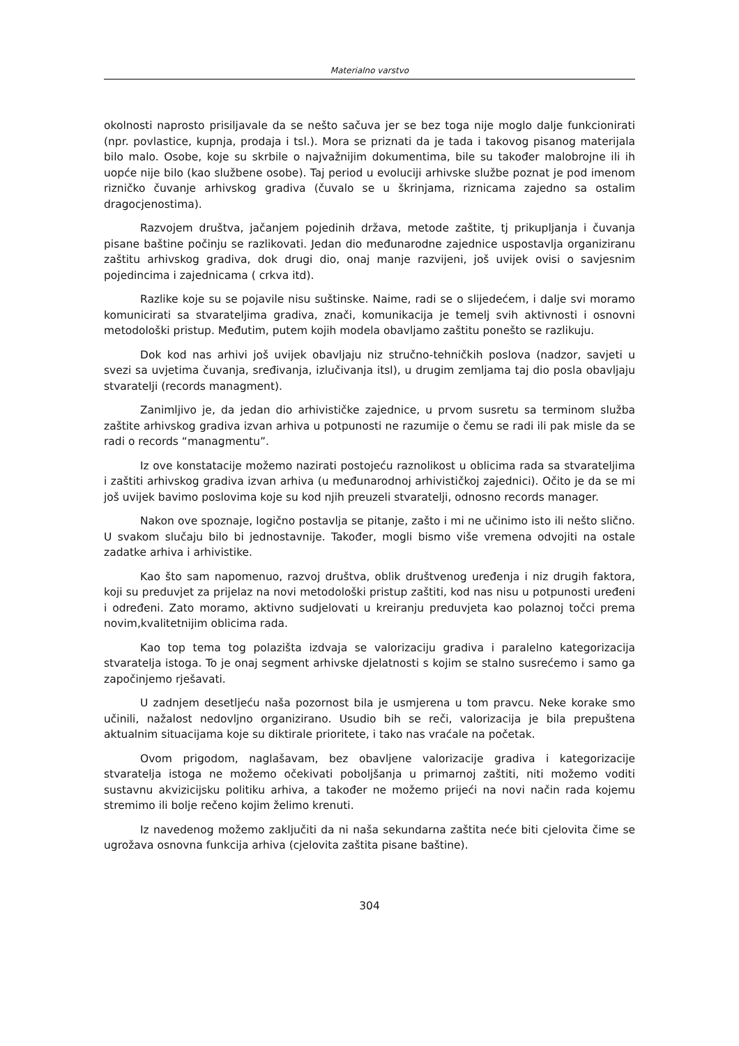Materialno varstvo
okolnosti naprosto prisiljavale da se nešto sačuva jer se bez toga nije moglo dalje funkcionirati (npr. povlastice, kupnja, prodaja i tsl.). Mora se priznati da je tada i takovog pisanog materijala bilo malo. Osobe, koje su skrbile o najvažnijim dokumentima, bile su također malobrojne ili ih uopće nije bilo (kao službene osobe). Taj period u evoluciji arhivske službe poznat je pod imenom rizničko čuvanje arhivskog gradiva (čuvalo se u škrinjama, riznicama zajedno sa ostalim dragocjenostima).
Razvojem društva, jačanjem pojedinih država, metode zaštite, tj prikupljanja i čuvanja pisane baštine počinju se razlikovati. Jedan dio međunarodne zajednice uspostavlja organiziranu zaštitu arhivskog gradiva, dok drugi dio, onaj manje razvijeni, još uvijek ovisi o savjesnim pojedincima i zajednicama ( crkva itd).
Razlike koje su se pojavile nisu suštinske. Naime, radi se o slijedećem, i dalje svi moramo komunicirati sa stvarateljima gradiva, znači, komunikacija je temelj svih aktivnosti i osnovni metodološki pristup. Međutim, putem kojih modela obavljamo zaštitu ponešto se razlikuju.
Dok kod nas arhivi još uvijek obavljaju niz stručno-tehničkih poslova (nadzor, savjeti u svezi sa uvjetima čuvanja, sređivanja, izlučivanja itsl), u drugim zemljama taj dio posla obavljaju stvaratelji (records managment).
Zanimljivo je, da jedan dio arhivističke zajednice, u prvom susretu sa terminom služba zaštite arhivskog gradiva izvan arhiva u potpunosti ne razumije o čemu se radi ili pak misle da se radi o records “managmentu”.
Iz ove konstatacije možemo nazirati postojeću raznolikost u oblicima rada sa stvarateljima i zaštiti arhivskog gradiva izvan arhiva (u međunarodnoj arhivističkoj zajednici). Očito je da se mi još uvijek bavimo poslovima koje su kod njih preuzeli stvaratelji, odnosno records manager.
Nakon ove spoznaje, logično postavlja se pitanje, zašto i mi ne učinimo isto ili nešto slično. U svakom slučaju bilo bi jednostavnije. Također, mogli bismo više vremena odvojiti na ostale zadatke arhiva i arhivistike.
Kao što sam napomenuo, razvoj društva, oblik društvenog uređenja i niz drugih faktora, koji su preduvjet za prijelaz na novi metodološki pristup zaštiti, kod nas nisu u potpunosti uređeni i određeni. Zato moramo, aktivno sudjelovati u kreiranju preduvjeta kao polaznoj točci prema novim,kvalitetnijim oblicima rada.
Kao top tema tog polazišta izdvaja se valorizaciju gradiva i paralelno kategorizacija stvaratelja istoga. To je onaj segment arhivske djelatnosti s kojim se stalno susrećemo i samo ga započinjemo rješavati.
U zadnjem desetljeću naša pozornost bila je usmjerena u tom pravcu. Neke korake smo učinili, nažalost nedovljno organizirano. Usudio bih se reči, valorizacija je bila prepuštena aktualnim situacijama koje su diktirale prioritete, i tako nas vraćale na početak.
Ovom prigodom, naglašavam, bez obavljene valorizacije gradiva i kategorizacije stvaratelja istoga ne možemo očekivati poboljšanja u primarnoj zaštiti, niti možemo voditi sustavnu akvizicijsku politiku arhiva, a također ne možemo prijeći na novi način rada kojemu stremimo ili bolje rečeno kojim želimo krenuti.
Iz navedenog možemo zaključiti da ni naša sekundarna zaštita neće biti cjelovita čime se ugrožava osnovna funkcija arhiva (cjelovita zaštita pisane baštine).
304